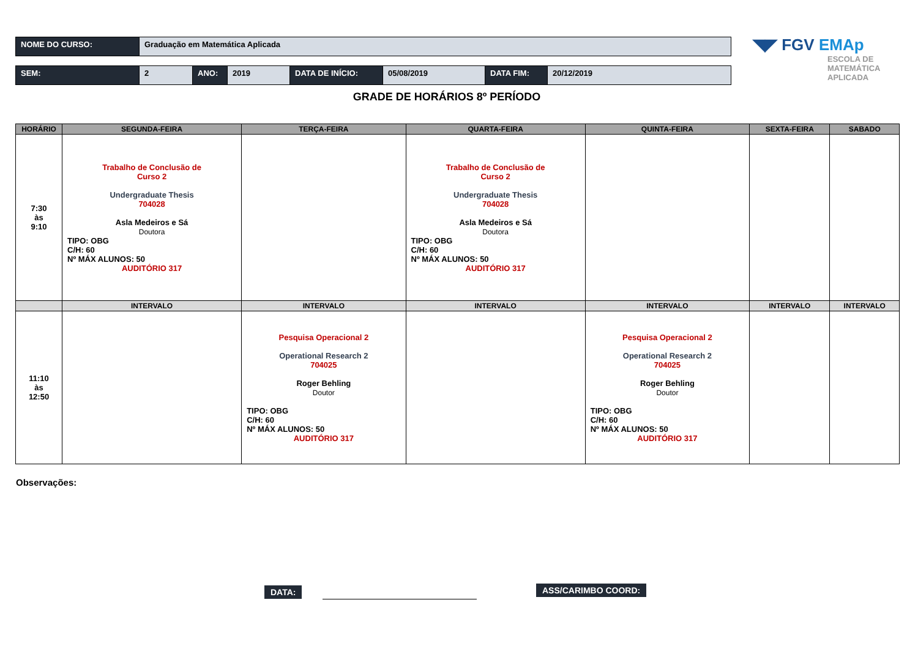| NOME DO CURSO: | Graduação em Matemática Aplicada |
| SEM: | 2 | ANO: | 2019 | DATA DE INÍCIO: | 05/08/2019 | DATA FIM: | 20/12/2019 |
◥◤ FGV EMAp
ESCOLA DE
MATEMÁTICA
APLICADA
GRADE DE HORÁRIOS 8º PERÍODO
| HORÁRIO | SEGUNDA-FEIRA | TERÇA-FEIRA | QUARTA-FEIRA | QUINTA-FEIRA | SEXTA-FEIRA | SABADO |
| --- | --- | --- | --- | --- | --- | --- |
| 7:30 às 9:10 | Trabalho de Conclusão de Curso 2 Undergraduate Thesis 704028 Asla Medeiros e Sá Doutora TIPO: OBG C/H: 60 Nº MÁX ALUNOS: 50 AUDITÓRIO 317 | | Trabalho de Conclusão de Curso 2 Undergraduate Thesis 704028 Asla Medeiros e Sá Doutora TIPO: OBG C/H: 60 Nº MÁX ALUNOS: 50 AUDITÓRIO 317 | | | |
| | INTERVALO | INTERVALO | INTERVALO | INTERVALO | INTERVALO | INTERVALO |
| 11:10 às 12:50 | | Pesquisa Operacional 2 Operational Research 2 704025 Roger Behling Doutor TIPO: OBG C/H: 60 Nº MÁX ALUNOS: 50 AUDITÓRIO 317 | | Pesquisa Operacional 2 Operational Research 2 704025 Roger Behling Doutor TIPO: OBG C/H: 60 Nº MÁX ALUNOS: 50 AUDITÓRIO 317 | | |
Observações:
DATA: ASS/CARIMBO COORD: